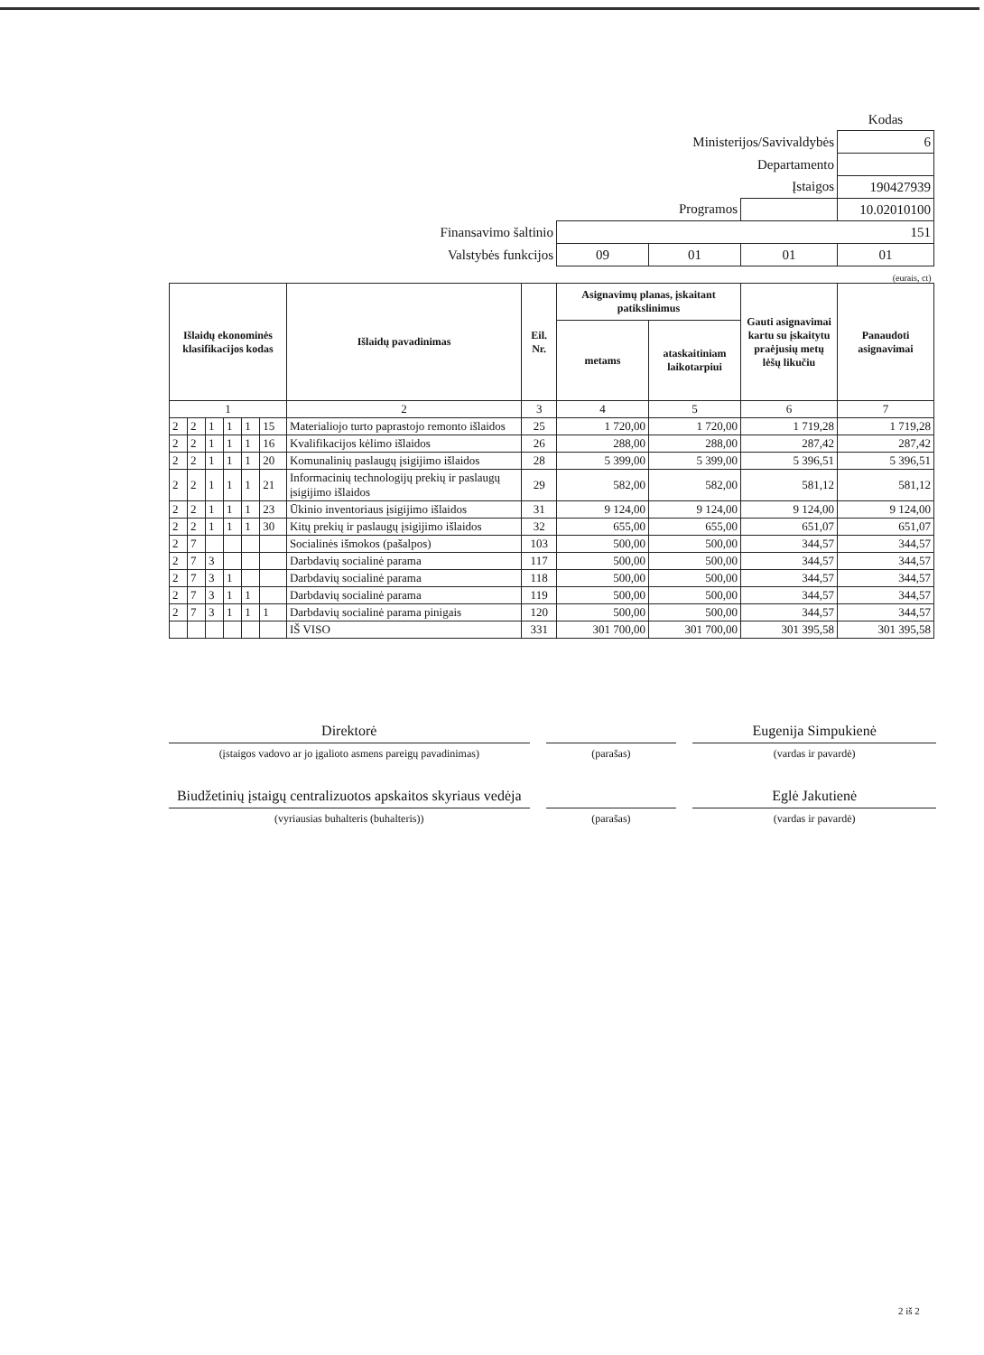| | | | | Kodas |
| Ministerijos/Savivaldybės | | | | 6 |
| Departamento | | | | |
| Įstaigos | | | | 190427939 |
| Programos | | | | 10.02010100 |
| Finansavimo šaltinio | 151 | | | |
| Valstybės funkcijos | 09 | 01 | 01 | 01 |
| (eurais, ct) | | | | |
| Išlaidų ekonominės klasifikacijos kodas | | | | | | Išlaidų pavadinimas | Eil. Nr. | Asignavimų planas, įskaitant patikslinimus | | Gauti asignavimai kartu su įskaitytu praėjusių metų lėšų likučiu | Panaudoti asignavimai |
| --- | --- | --- | --- | --- | --- | --- | --- | --- | --- | --- | --- |
| | | | | | | | | metams | ataskaitiniam laikotarpiui | | |
| 1 | | | | | | 2 | 3 | 4 | 5 | 6 | 7 |
| 2 | 2 | 1 | 1 | 1 | 15 | Materialiojo turto paprastojo remonto išlaidos | 25 | 1 720,00 | 1 720,00 | 1 719,28 | 1 719,28 |
| 2 | 2 | 1 | 1 | 1 | 16 | Kvalifikacijos kėlimo išlaidos | 26 | 288,00 | 288,00 | 287,42 | 287,42 |
| 2 | 2 | 1 | 1 | 1 | 20 | Komunalinių paslaugų įsigijimo išlaidos | 28 | 5 399,00 | 5 399,00 | 5 396,51 | 5 396,51 |
| 2 | 2 | 1 | 1 | 1 | 21 | Informacinių technologijų prekių ir paslaugų įsigijimo išlaidos | 29 | 582,00 | 582,00 | 581,12 | 581,12 |
| 2 | 2 | 1 | 1 | 1 | 23 | Ūkinio inventoriaus įsigijimo išlaidos | 31 | 9 124,00 | 9 124,00 | 9 124,00 | 9 124,00 |
| 2 | 2 | 1 | 1 | 1 | 30 | Kitų prekių ir paslaugų įsigijimo išlaidos | 32 | 655,00 | 655,00 | 651,07 | 651,07 |
| 2 | 7 | | | | | Socialinės išmokos (pašalpos) | 103 | 500,00 | 500,00 | 344,57 | 344,57 |
| 2 | 7 | 3 | | | | Darbdavių socialinė parama | 117 | 500,00 | 500,00 | 344,57 | 344,57 |
| 2 | 7 | 3 | 1 | | | Darbdavių socialinė parama | 118 | 500,00 | 500,00 | 344,57 | 344,57 |
| 2 | 7 | 3 | 1 | 1 | | Darbdavių socialinė parama | 119 | 500,00 | 500,00 | 344,57 | 344,57 |
| 2 | 7 | 3 | 1 | 1 | 1 | Darbdavių socialinė parama pinigais | 120 | 500,00 | 500,00 | 344,57 | 344,57 |
| | | | | | | IŠ VISO | 331 | 301 700,00 | 301 700,00 | 301 395,58 | 301 395,58 |
Direktorė
(įstaigos vadovo ar jo įgalioto asmens pareigų pavadinimas)
(parašas)
Eugenija Simpukienė
(vardas ir pavardė)
Biudžetinių įstaigų centralizuotos apskaitos skyriaus vedėja
(vyriausias buhalteris (buhalteris))
(parašas)
Eglė Jakutienė
(vardas ir pavardė)
2 iš 2